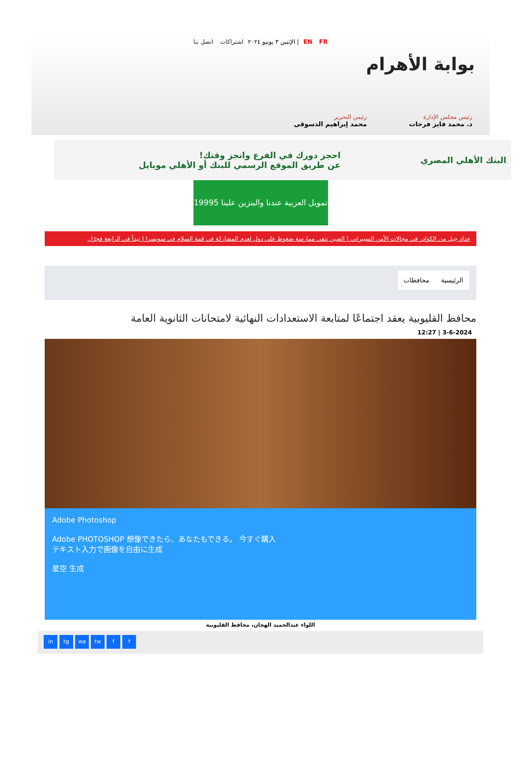EN FR | الإثنين ٣ يونيو ٢٠٢٤ اشتراكات اتصل بنا
بوابة الأهرام
رئيس مجلس الإدارة
د. محمد فايز فرحات
رئيس التحرير
محمد إبراهيم الدسوقى
البنك الأهلي المصري
احجز دورك في الفرع وانجز وقتك!
عن طريق الموقع الرسمي للبنك أو الأهلي موبايل
تمويل العربية عندنا والبنزين علينا 19995
عداد جيل من الكوادر في مجالات الأمن السيبراني | الصين تنفي ممارسة ضغوط على دول لعدم المشاركة في قمة السلام في سويسرا | تبدأ في الرابعة فجرًا..
الرئيسية محافظات
محافظ القليوبية يعقد اجتماعًا لمتابعة الاستعدادات النهائية لامتحانات الثانوية العامة
3-6-2024 | 12:27
Adobe Photoshop
Adobe PHOTOSHOP 想像できたら、あなたもできる。 今すぐ購入
テキスト入力で画像を自由に生成
星空 生成
اللواء عبدالحميد الهجان، محافظ القليوبية
in tg wa tw f ↑